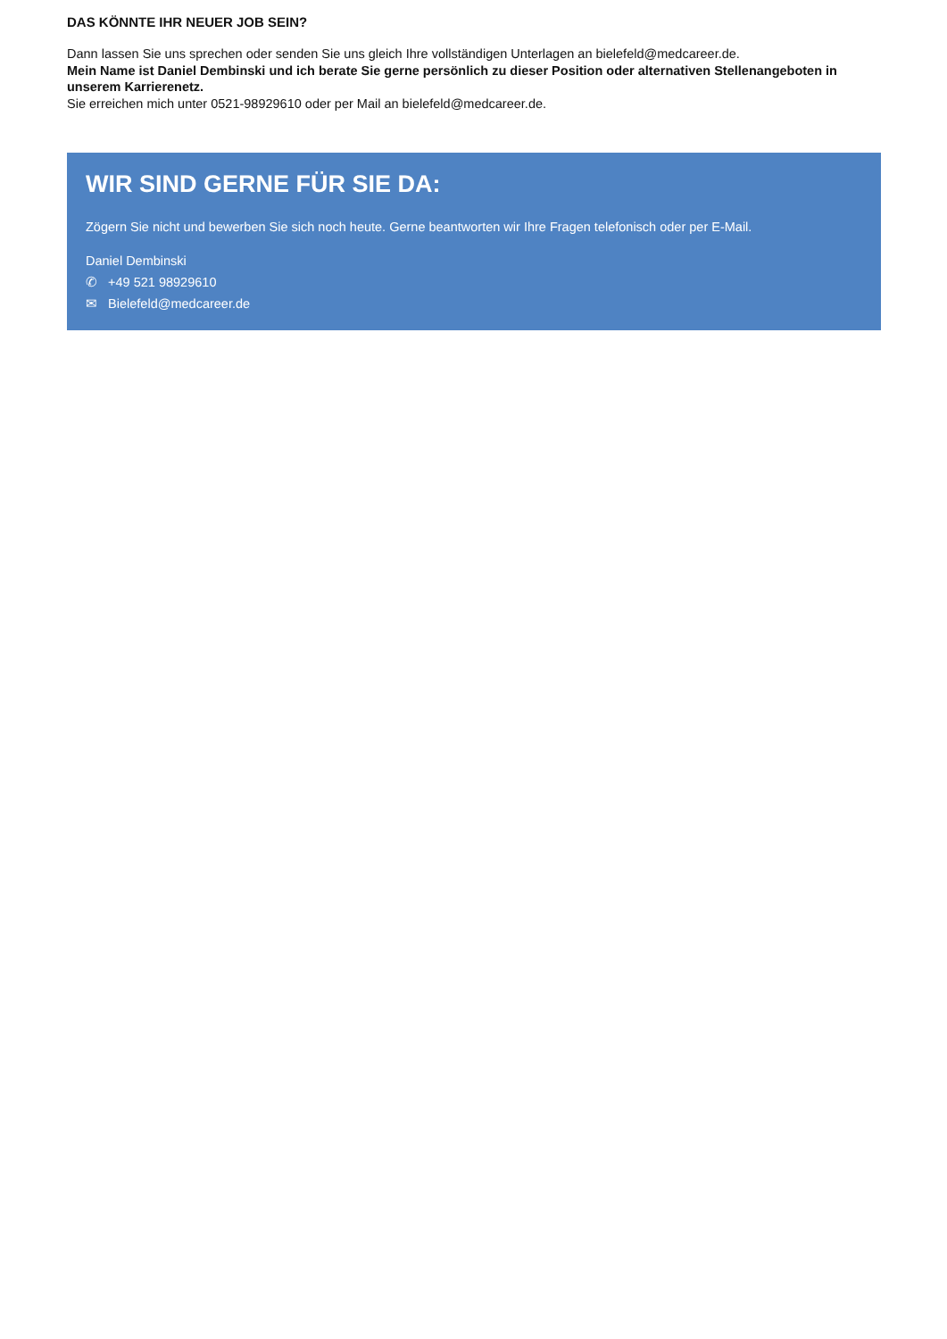DAS KÖNNTE IHR NEUER JOB SEIN?
Dann lassen Sie uns sprechen oder senden Sie uns gleich Ihre vollständigen Unterlagen an bielefeld@medcareer.de.
Mein Name ist Daniel Dembinski und ich berate Sie gerne persönlich zu dieser Position oder alternativen Stellenangeboten in unserem Karrierenetz.
Sie erreichen mich unter 0521-98929610 oder per Mail an bielefeld@medcareer.de.
WIR SIND GERNE FÜR SIE DA:
Zögern Sie nicht und bewerben Sie sich noch heute. Gerne beantworten wir Ihre Fragen telefonisch oder per E-Mail.
Daniel Dembinski
✆ +49 521 98929610
✉ Bielefeld@medcareer.de